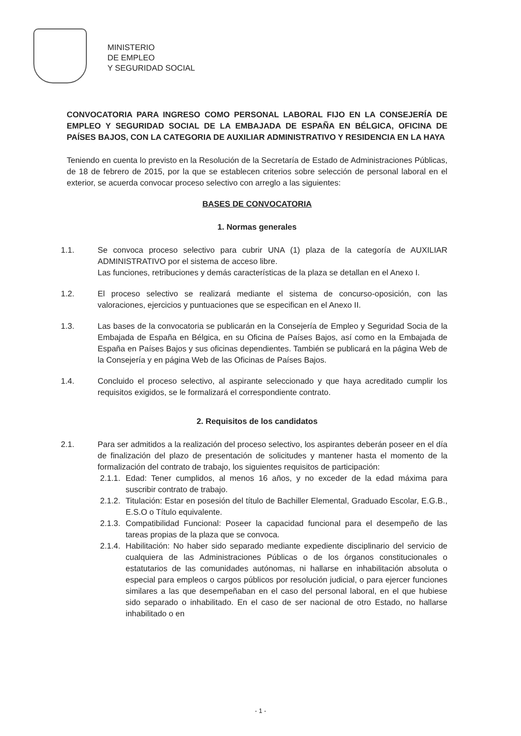MINISTERIO
DE EMPLEO
Y SEGURIDAD SOCIAL
CONVOCATORIA PARA INGRESO COMO PERSONAL LABORAL FIJO EN LA CONSEJERÍA DE EMPLEO Y SEGURIDAD SOCIAL DE LA EMBAJADA DE ESPAÑA EN BÉLGICA, OFICINA DE PAÍSES BAJOS, CON LA CATEGORIA DE AUXILIAR ADMINISTRATIVO Y RESIDENCIA EN LA HAYA
Teniendo en cuenta lo previsto en la Resolución de la Secretaría de Estado de Administraciones Públicas, de 18 de febrero de 2015, por la que se establecen criterios sobre selección de personal laboral en el exterior, se acuerda convocar proceso selectivo con arreglo a las siguientes:
BASES DE CONVOCATORIA
1. Normas generales
1.1. Se convoca proceso selectivo para cubrir UNA (1) plaza de la categoría de AUXILIAR ADMINISTRATIVO por el sistema de acceso libre.
Las funciones, retribuciones y demás características de la plaza se detallan en el Anexo I.
1.2. El proceso selectivo se realizará mediante el sistema de concurso-oposición, con las valoraciones, ejercicios y puntuaciones que se especifican en el Anexo II.
1.3. Las bases de la convocatoria se publicarán en la Consejería de Empleo y Seguridad Socia de la Embajada de España en Bélgica, en su Oficina de Países Bajos, así como en la Embajada de España en Países Bajos y sus oficinas dependientes. También se publicará en la página Web de la Consejería y en página Web de las Oficinas de Países Bajos.
1.4. Concluido el proceso selectivo, al aspirante seleccionado y que haya acreditado cumplir los requisitos exigidos, se le formalizará el correspondiente contrato.
2. Requisitos de los candidatos
2.1. Para ser admitidos a la realización del proceso selectivo, los aspirantes deberán poseer en el día de finalización del plazo de presentación de solicitudes y mantener hasta el momento de la formalización del contrato de trabajo, los siguientes requisitos de participación:
2.1.1.
Edad: Tener cumplidos, al menos 16 años, y no exceder de la edad máxima para suscribir contrato de trabajo.
2.1.2.
Titulación: Estar en posesión del título de Bachiller Elemental, Graduado Escolar, E.G.B., E.S.O o Título equivalente.
2.1.3.
Compatibilidad Funcional: Poseer la capacidad funcional para el desempeño de las tareas propias de la plaza que se convoca.
2.1.4.
Habilitación: No haber sido separado mediante expediente disciplinario del servicio de cualquiera de las Administraciones Públicas o de los órganos constitucionales o estatutarios de las comunidades autónomas, ni hallarse en inhabilitación absoluta o especial para empleos o cargos públicos por resolución judicial, o para ejercer funciones similares a las que desempeñaban en el caso del personal laboral, en el que hubiese sido separado o inhabilitado. En el caso de ser nacional de otro Estado, no hallarse inhabilitado o en
- 1 -